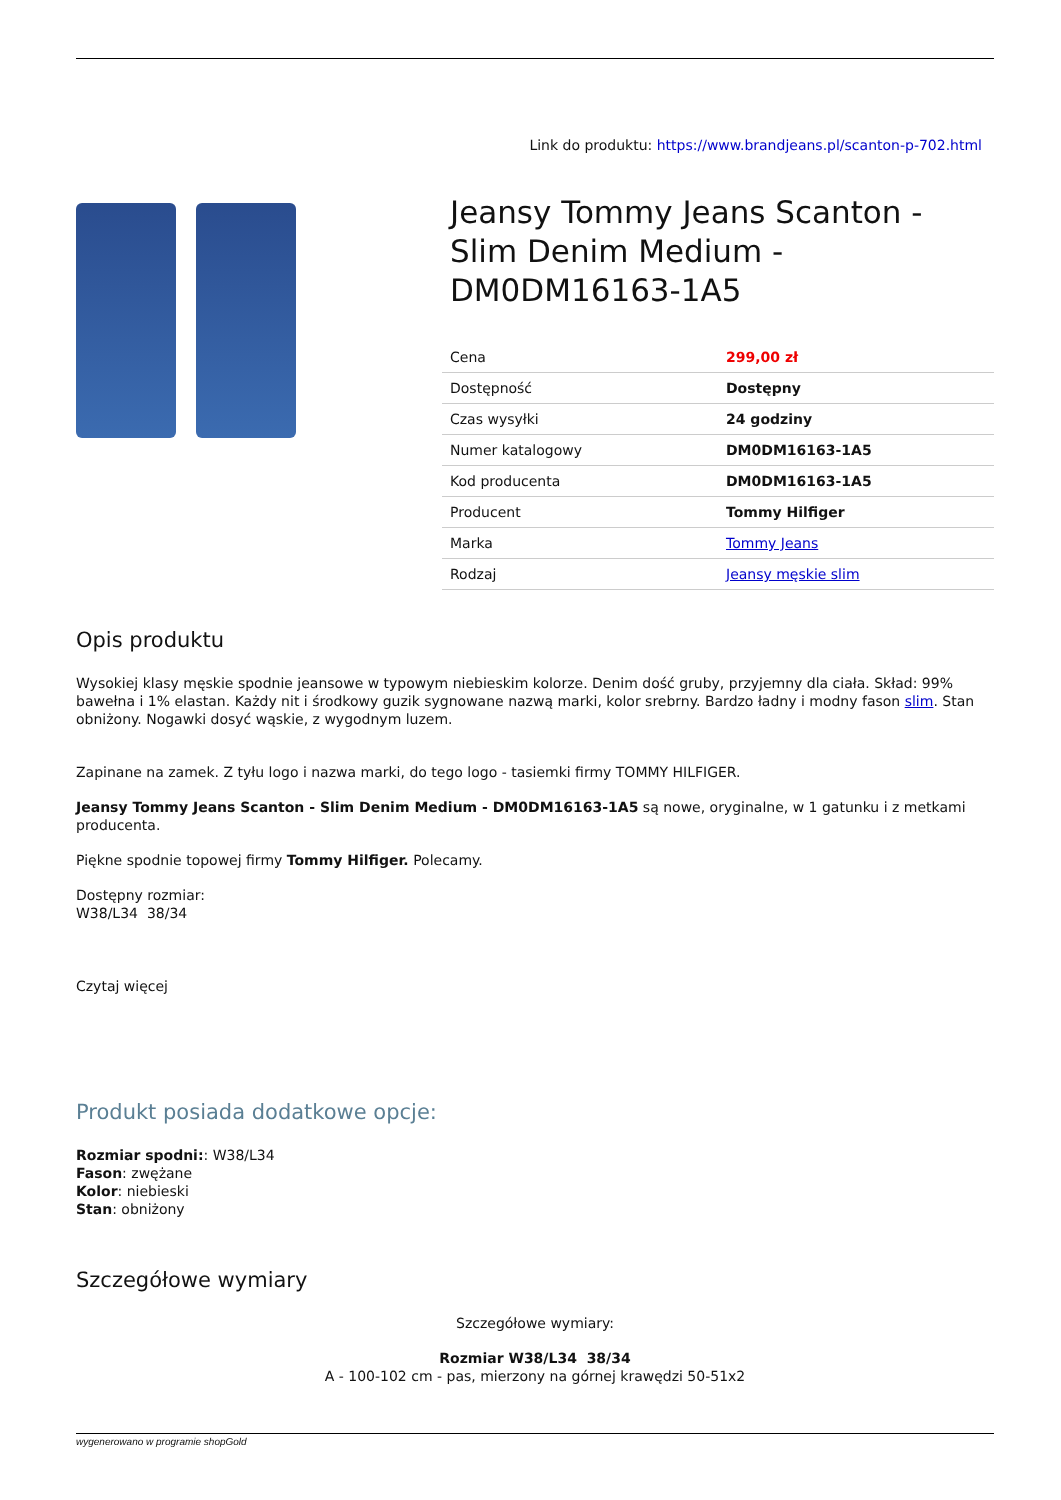Link do produktu: https://www.brandjeans.pl/scanton-p-702.html
Jeansy Tommy Jeans Scanton - Slim Denim Medium - DM0DM16163-1A5
| Cena | 299,00 zł |
| Dostępność | Dostępny |
| Czas wysyłki | 24 godziny |
| Numer katalogowy | DM0DM16163-1A5 |
| Kod producenta | DM0DM16163-1A5 |
| Producent | Tommy Hilfiger |
| Marka | Tommy Jeans |
| Rodzaj | Jeansy męskie slim |
Opis produktu
Wysokiej klasy męskie spodnie jeansowe w typowym niebieskim kolorze. Denim dość gruby, przyjemny dla ciała. Skład: 99% bawełna i 1% elastan. Każdy nit i środkowy guzik sygnowane nazwą marki, kolor srebrny. Bardzo ładny i modny fason slim. Stan obniżony. Nogawki dosyć wąskie, z wygodnym luzem.
Zapinane na zamek. Z tyłu logo i nazwa marki, do tego logo - tasiemki firmy TOMMY HILFIGER.
Jeansy Tommy Jeans Scanton - Slim Denim Medium - DM0DM16163-1A5 są nowe, oryginalne, w 1 gatunku i z metkami producenta.
Piękne spodnie topowej firmy Tommy Hilfiger. Polecamy.
Dostępny rozmiar:
W38/L34 38/34
Czytaj więcej
Produkt posiada dodatkowe opcje:
Rozmiar spodni:: W38/L34
Fason: zwężane
Kolor: niebieski
Stan: obniżony
Szczegółowe wymiary
Szczegółowe wymiary:
Rozmiar W38/L34 38/34
A - 100-102 cm - pas, mierzony na górnej krawędzi 50-51x2
wygenerowano w programie shopGold